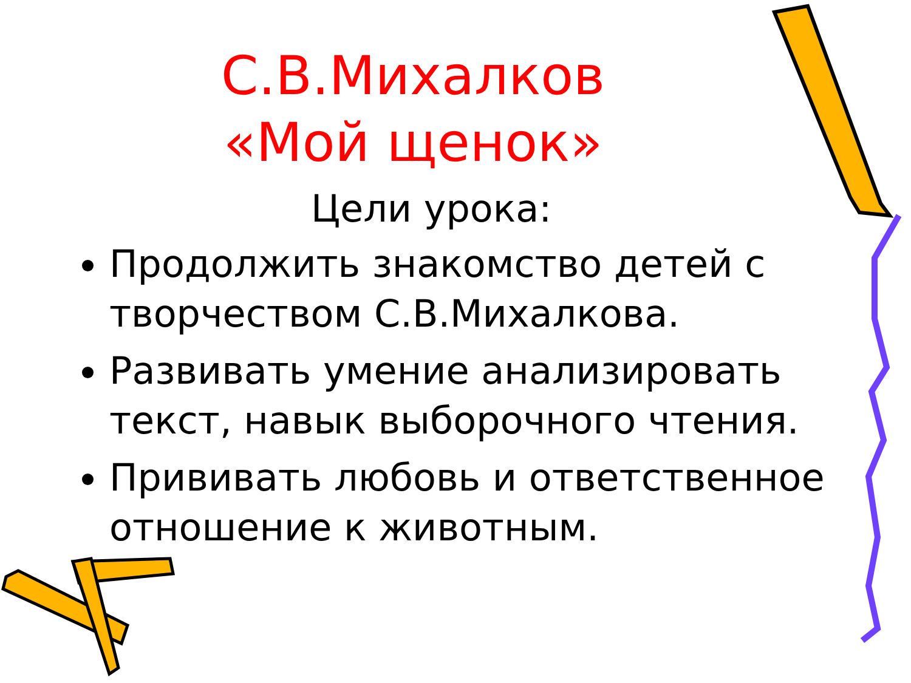С.В.Михалков
«Мой щенок»
Цели урока:
Продолжить знакомство детей с творчеством С.В.Михалкова.
Развивать умение анализировать текст, навык выборочного чтения.
Прививать любовь и ответственное отношение к животным.